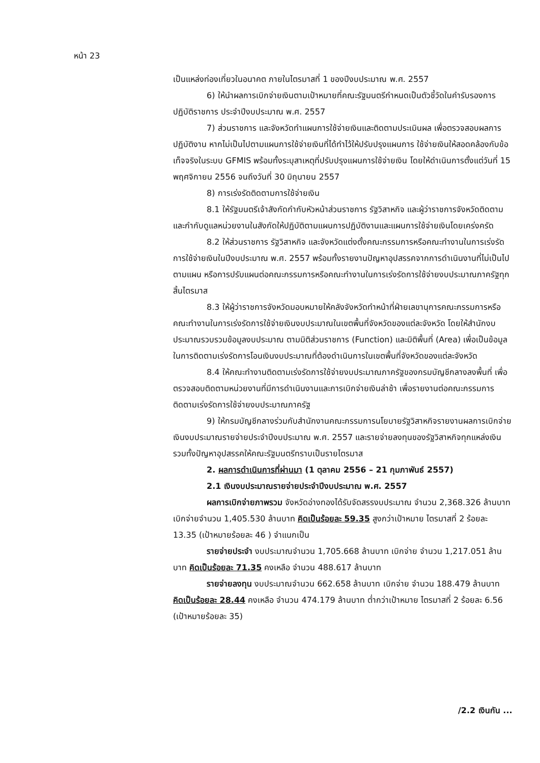หน้า 23
เป็นแหล่งท่องเที่ยวในอนาคต ภายในไตรมาสที่ 1 ของปีงบประมาณ พ.ศ. 2557
6) ให้นำผลการเบิกจ่ายเงินตามเป้าหมายที่คณะรัฐมนตรีกำหนดเป็นตัวชี้วัดในคำรับรองการปฏิบัติราชการ ประจำปีงบประมาณ พ.ศ. 2557
7) ส่วนราชการ และจังหวัดทำแผนการใช้จ่ายเงินและติดตามประเมินผล เพื่อตรวจสอบผลการปฏิบัติงาน หากไม่เป็นไปตามแผนการใช้จ่ายเงินที่ได้ทำไว้ให้ปรับปรุงแผนการ ใช้จ่ายเงินให้สอดคล้องกับข้อเท็จจริงในระบบ GFMIS พร้อมทั้งระบุสาเหตุที่ปรับปรุงแผนการใช้จ่ายเงิน โดยให้ดำเนินการตั้งแต่วันที่ 15 พฤศจิกายน 2556 จนถึงวันที่ 30 มิถุนายน 2557
8) การเร่งรัดติดตามการใช้จ่ายเงิน
8.1 ให้รัฐมนตรีเจ้าสังกัดกำกับหัวหน้าส่วนราชการ รัฐวิสาหกิจ และผู้ว่าราชการจังหวัดติดตามและกำกับดูแลหน่วยงานในสังกัดให้ปฏิบัติตามแผนการปฏิบัติงานและแผนการใช้จ่ายเงินโดยเคร่งครัด
8.2 ให้ส่วนราชการ รัฐวิสาหกิจ และจังหวัดแต่งตั้งคณะกรรมการหรือคณะทำงานในการเร่งรัดการใช้จ่ายเงินในปีงบประมาณ พ.ศ. 2557 พร้อมทั้งรายงานปัญหาอุปสรรคจากการดำเนินงานที่ไม่เป็นไปตามแผน หรือการปรับแผนต่อคณะกรรมการหรือคณะทำงานในการเร่งรัดการใช้จ่ายงบประมาณภาครัฐทุกสิ้นไตรมาส
8.3 ให้ผู้ว่าราชการจังหวัดมอบหมายให้คลังจังหวัดทำหน้าที่ฝ่ายเลขานุการคณะกรรมการหรือคณะทำงานในการเร่งรัดการใช้จ่ายเงินงบประมาณในเขตพื้นที่จังหวัดของแต่ละจังหวัด โดยให้สำนักงบประมาณรวบรวมข้อมูลงบประมาณ ตามมิติส่วนราชการ (Function) และมิติพื้นที่ (Area) เพื่อเป็นข้อมูลในการติดตามเร่งรัดการโอนเงินงบประมาณที่ต้องดำเนินการในเขตพื้นที่จังหวัดของแต่ละจังหวัด
8.4 ให้คณะทำงานติดตามเร่งรัดการใช้จ่ายงบประมาณภาครัฐของกรมบัญชีกลางลงพื้นที่ เพื่อตรวจสอบติดตามหน่วยงานที่มีการดำเนินงานและการเบิกจ่ายเงินล่าช้า เพื่อรายงานต่อคณะกรรมการติดตามเร่งรัดการใช้จ่ายงบประมาณภาครัฐ
9) ให้กรมบัญชีกลางร่วมกับสำนักงานคณะกรรมการนโยบายรัฐวิสาหกิจรายงานผลการเบิกจ่ายเงินงบประมาณรายจ่ายประจำปีงบประมาณ พ.ศ. 2557 และรายจ่ายลงทุนของรัฐวิสาหกิจทุกแหล่งเงิน รวมทั้งปัญหาอุปสรรคให้คณะรัฐมนตรีทราบเป็นรายไตรมาส
2. ผลการดำเนินการที่ผ่านมา (1 ตุลาคม 2556 – 21 กุมภาพันธ์ 2557)
2.1 เงินงบประมาณรายจ่ายประจำปีงบประมาณ พ.ศ. 2557
ผลการเบิกจ่ายภาพรวม จังหวัดอ่างทองได้รับจัดสรรงบประมาณ จำนวน 2,368.326 ล้านบาท เบิกจ่ายจำนวน 1,405.530 ล้านบาท คิดเป็นร้อยละ 59.35 สูงกว่าเป้าหมาย ไตรมาสที่ 2 ร้อยละ 13.35 (เป้าหมายร้อยละ 46 ) จำแนกเป็น
รายจ่ายประจำ งบประมาณจำนวน 1,705.668 ล้านบาท เบิกจ่าย จำนวน 1,217.051 ล้านบาท คิดเป็นร้อยละ 71.35 คงเหลือ จำนวน 488.617 ล้านบาท
รายจ่ายลงทุน งบประมาณจำนวน 662.658 ล้านบาท เบิกจ่าย จำนวน 188.479 ล้านบาท คิดเป็นร้อยละ 28.44 คงเหลือ จำนวน 474.179 ล้านบาท ต่ำกว่าเป้าหมาย ไตรมาสที่ 2 ร้อยละ 6.56 (เป้าหมายร้อยละ 35)
/2.2 เงินกัน ...